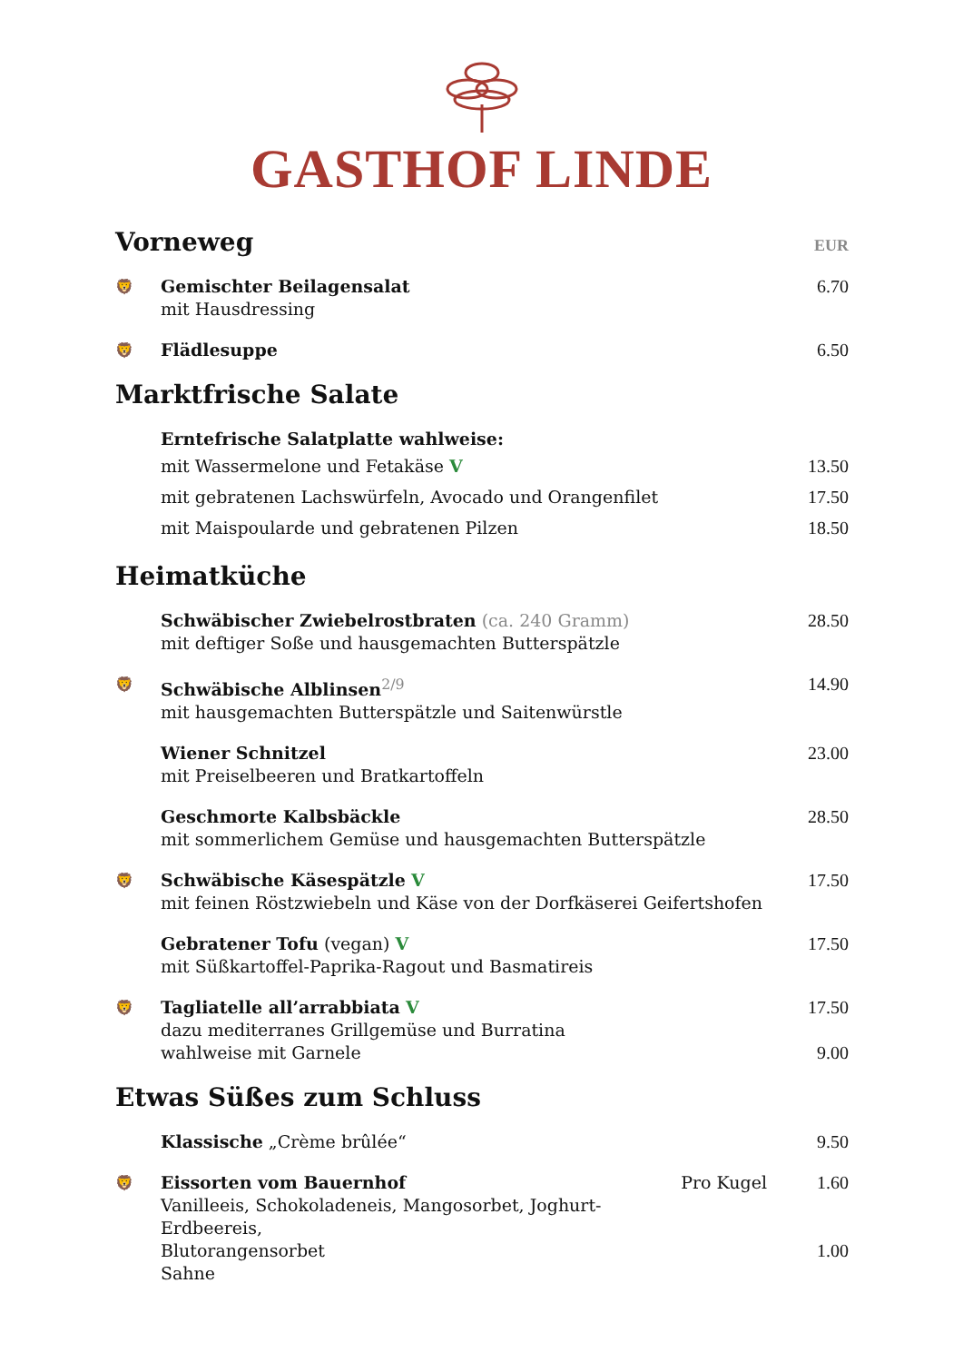GASTHOF LINDE
Vorneweg EUR
🦁
Gemischter Beilagensalat
mit Hausdressing
6.70
🦁
Flädlesuppe 6.50
Marktfrische Salate
Erntefrische Salatplatte wahlweise:
mit Wassermelone und Fetakäse V
13.50
mit gebratenen Lachswürfeln, Avocado und Orangenfilet
17.50
mit Maispoularde und gebratenen Pilzen
18.50
Heimatküche
Schwäbischer Zwiebelrostbraten (ca. 240 Gramm)
mit deftiger Soße und hausgemachten Butterspätzle
28.50
🦁
Schwäbische Alblinsen<sup>2/9</sup>
mit hausgemachten Butterspätzle und Saitenwürstle
14.90
Wiener Schnitzel
mit Preiselbeeren und Bratkartoffeln
23.00
Geschmorte Kalbsbäckle
mit sommerlichem Gemüse und hausgemachten Butterspätzle
28.50
🦁
Schwäbische Käsespätzle V
mit feinen Röstzwiebeln und Käse von der Dorfkäserei Geifertshofen
17.50
Gebratener Tofu (vegan) V
mit Süßkartoffel-Paprika-Ragout und Basmatireis
17.50
🦁
Tagliatelle all’arrabbiata V
dazu mediterranes Grillgemüse und Burratina
wahlweise mit Garnele
17.50
9.00
Etwas Süßes zum Schluss
Klassische „Crème brûlée“ 9.50
🦁
Eissorten vom Bauernhof
Vanilleeis, Schokoladeneis, Mangosorbet, Joghurt-Erdbeereis,
Blutorangensorbet
Sahne
Pro Kugel 1.60
1.00